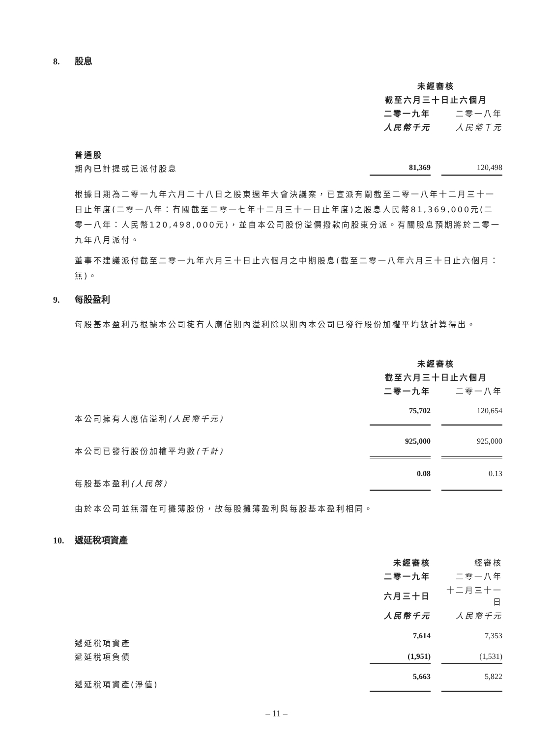8. 股息
| | 未經審核 | | |
| | 截至六月三十日止六個月 | | |
| | 二零一九年 | | 二零一八年 |
| | 人民幣千元 | | 人民幣千元 |
| 普通股 | | | |
| 期內已計提或已派付股息 | 81,369 | | 120,498 |
根據日期為二零一九年六月二十八日之股東週年大會決議案，已宣派有關截至二零一八年十二月三十一日止年度(二零一八年：有關截至二零一七年十二月三十一日止年度)之股息人民幣81,369,000元(二零一八年：人民幣120,498,000元)，並自本公司股份溢價撥款向股東分派。有關股息預期將於二零一九年八月派付。
董事不建議派付截至二零一九年六月三十日止六個月之中期股息(截至二零一八年六月三十日止六個月：無)。
9. 每股盈利
每股基本盈利乃根據本公司擁有人應佔期內溢利除以期內本公司已發行股份加權平均數計算得出。
| | 未經審核 | | |
| | 截至六月三十日止六個月 | | |
| | 二零一九年 | | 二零一八年 |
| 本公司擁有人應佔溢利 (人民幣千元) | 75,702 | | 120,654 |
| 本公司已發行股份加權平均數 (千計) | 925,000 | | 925,000 |
| 每股基本盈利 (人民幣) | 0.08 | | 0.13 |
由於本公司並無潛在可攤薄股份，故每股攤薄盈利與每股基本盈利相同。
10. 遞延稅項資產
| | 未經審核 | | 經審核 |
| | 二零一九年 | | 二零一八年 |
| | 六月三十日 | | 十二月三十一日 |
| | 人民幣千元 | | 人民幣千元 |
| 遞延稅項資產 | 7,614 | | 7,353 |
| 遞延稅項負債 | (1,951) | | (1,531) |
| 遞延稅項資產(淨值) | 5,663 | | 5,822 |
– 11 –